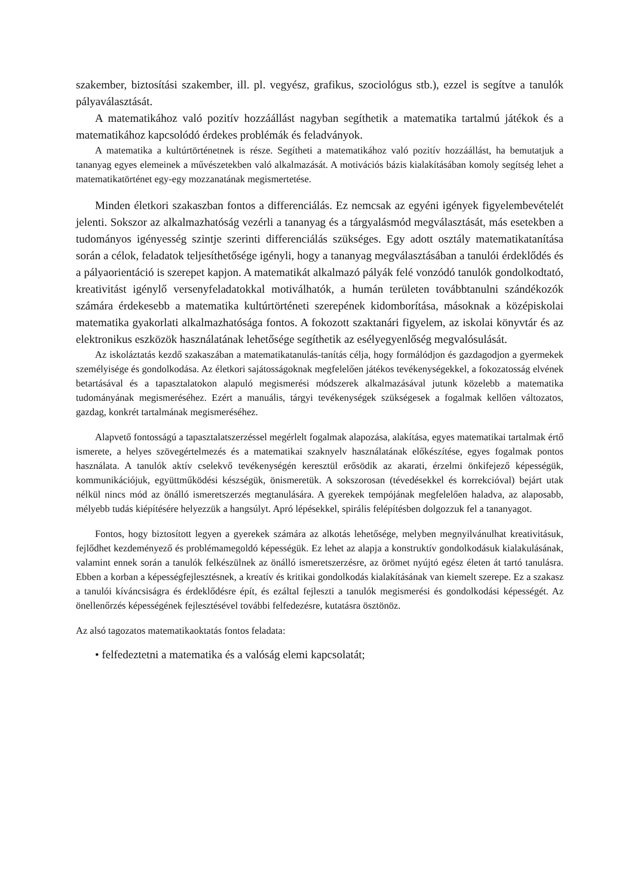szakember, biztosítási szakember, ill. pl. vegyész, grafikus, szociológus stb.), ezzel is segítve a tanulók pályaválasztását.
A matematikához való pozitív hozzáállást nagyban segíthetik a matematika tartalmú játékok és a matematikához kapcsolódó érdekes problémák és feladványok.
A matematika a kultúrtörténetnek is része. Segítheti a matematikához való pozitív hozzáállást, ha bemutatjuk a tananyag egyes elemeinek a művészetekben való alkalmazását. A motivációs bázis kialakításában komoly segítség lehet a matematikatörténet egy-egy mozzanatának megismertetése.
Minden életkori szakaszban fontos a differenciálás. Ez nemcsak az egyéni igények figyelembevételét jelenti. Sokszor az alkalmazhatóság vezérli a tananyag és a tárgyalásmód megválasztását, más esetekben a tudományos igényesség szintje szerinti differenciálás szükséges. Egy adott osztály matematikatanítása során a célok, feladatok teljesíthetősége igényli, hogy a tananyag megválasztásában a tanulói érdeklődés és a pályaorientáció is szerepet kapjon. A matematikát alkalmazó pályák felé vonzódó tanulók gondolkodtató, kreativitást igénylő versenyfeladatokkal motiválhatók, a humán területen továbbtanulni szándékozók számára érdekesebb a matematika kultúrtörténeti szerepének kidomborítása, másoknak a középiskolai matematika gyakorlati alkalmazhatósága fontos. A fokozott szaktanári figyelem, az iskolai könyvtár és az elektronikus eszközök használatának lehetősége segíthetik az esélyegyenlőség megvalósulását.
Az iskoláztatás kezdő szakaszában a matematikatanulás-tanítás célja, hogy formálódjon és gazdagodjon a gyermekek személyisége és gondolkodása. Az életkori sajátosságoknak megfelelően játékos tevékenységekkel, a fokozatosság elvének betartásával és a tapasztalatokon alapuló megismerési módszerek alkalmazásával jutunk közelebb a matematika tudományának megismeréséhez. Ezért a manuális, tárgyi tevékenységek szükségesek a fogalmak kellően változatos, gazdag, konkrét tartalmának megismeréséhez.
Alapvető fontosságú a tapasztalatszerzéssel megérlelt fogalmak alapozása, alakítása, egyes matematikai tartalmak értő ismerete, a helyes szövegértelmezés és a matematikai szaknyelv használatának előkészítése, egyes fogalmak pontos használata. A tanulók aktív cselekvő tevékenységén keresztül erősödik az akarati, érzelmi önkifejező képességük, kommunikációjuk, együttműködési készségük, önismeretük. A sokszorosan (tévedésekkel és korrekcióval) bejárt utak nélkül nincs mód az önálló ismeretszerzés megtanulására. A gyerekek tempójának megfelelően haladva, az alaposabb, mélyebb tudás kiépítésére helyezzük a hangsúlyt. Apró lépésekkel, spirális felépítésben dolgozzuk fel a tananyagot.
Fontos, hogy biztosított legyen a gyerekek számára az alkotás lehetősége, melyben megnyilvánulhat kreativitásuk, fejlődhet kezdeményező és problémamegoldó képességük. Ez lehet az alapja a konstruktív gondolkodásuk kialakulásának, valamint ennek során a tanulók felkészülnek az önálló ismeretszerzésre, az örömet nyújtó egész életen át tartó tanulásra. Ebben a korban a képességfejlesztésnek, a kreatív és kritikai gondolkodás kialakításának van kiemelt szerepe. Ez a szakasz a tanulói kíváncsiságra és érdeklődésre épít, és ezáltal fejleszti a tanulók megismerési és gondolkodási képességét. Az önellenőrzés képességének fejlesztésével további felfedezésre, kutatásra ösztönöz.
Az alsó tagozatos matematikaoktatás fontos feladata:
• felfedeztetni a matematika és a valóság elemi kapcsolatát;